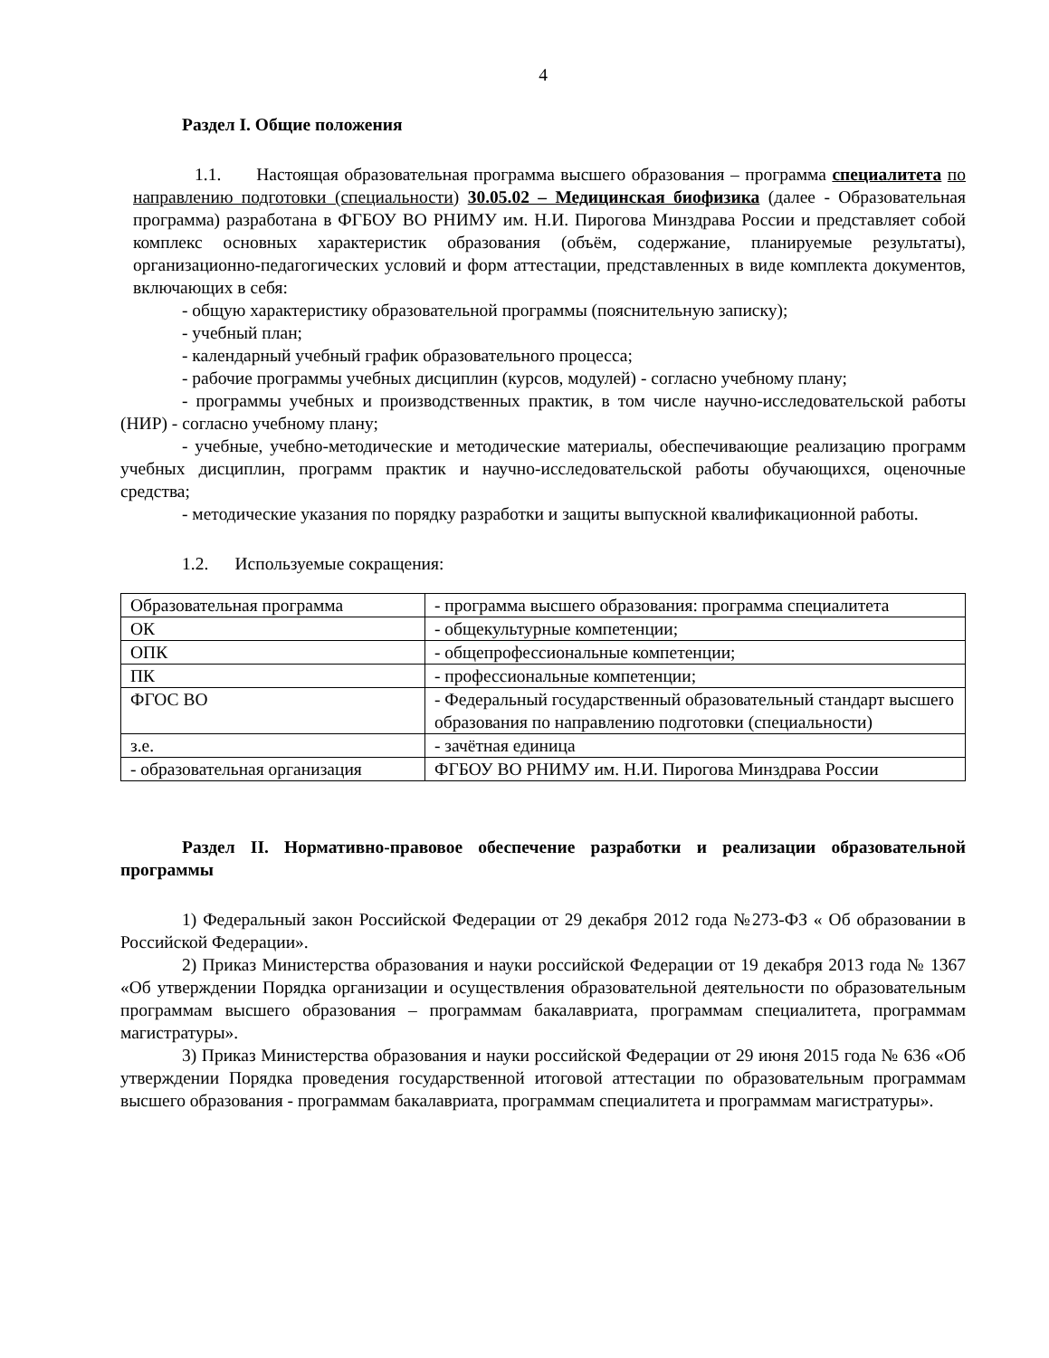4
Раздел I. Общие положения
1.1. Настоящая образовательная программа высшего образования – программа специалитета по направлению подготовки (специальности) 30.05.02 – Медицинская биофизика (далее - Образовательная программа) разработана в ФГБОУ ВО РНИМУ им. Н.И. Пирогова Минздрава России и представляет собой комплекс основных характеристик образования (объём, содержание, планируемые результаты), организационно-педагогических условий и форм аттестации, представленных в виде комплекта документов, включающих в себя:
- общую характеристику образовательной программы (пояснительную записку);
- учебный план;
- календарный учебный график образовательного процесса;
- рабочие программы учебных дисциплин (курсов, модулей) - согласно учебному плану;
- программы учебных и производственных практик, в том числе научно-исследовательской работы (НИР) - согласно учебному плану;
- учебные, учебно-методические и методические материалы, обеспечивающие реализацию программ учебных дисциплин, программ практик и научно-исследовательской работы обучающихся, оценочные средства;
- методические указания по порядку разработки и защиты выпускной квалификационной работы.
1.2. Используемые сокращения:
| Образовательная программа | - программа высшего образования: программа специалитета |
| ОК | - общекультурные компетенции; |
| ОПК | - общепрофессиональные компетенции; |
| ПК | - профессиональные компетенции; |
| ФГОС ВО | - Федеральный государственный образовательный стандарт высшего образования по направлению подготовки (специальности) |
| з.е. | - зачётная единица |
| - образовательная организация | ФГБОУ ВО РНИМУ им. Н.И. Пирогова Минздрава России |
Раздел II. Нормативно-правовое обеспечение разработки и реализации образовательной программы
1) Федеральный закон Российской Федерации от 29 декабря 2012 года №273-ФЗ « Об образовании в Российской Федерации».
2) Приказ Министерства образования и науки российской Федерации от 19 декабря 2013 года № 1367 «Об утверждении Порядка организации и осуществления образовательной деятельности по образовательным программам высшего образования – программам бакалавриата, программам специалитета, программам магистратуры».
3) Приказ Министерства образования и науки российской Федерации от 29 июня 2015 года № 636 «Об утверждении Порядка проведения государственной итоговой аттестации по образовательным программам высшего образования - программам бакалавриата, программам специалитета и программам магистратуры».